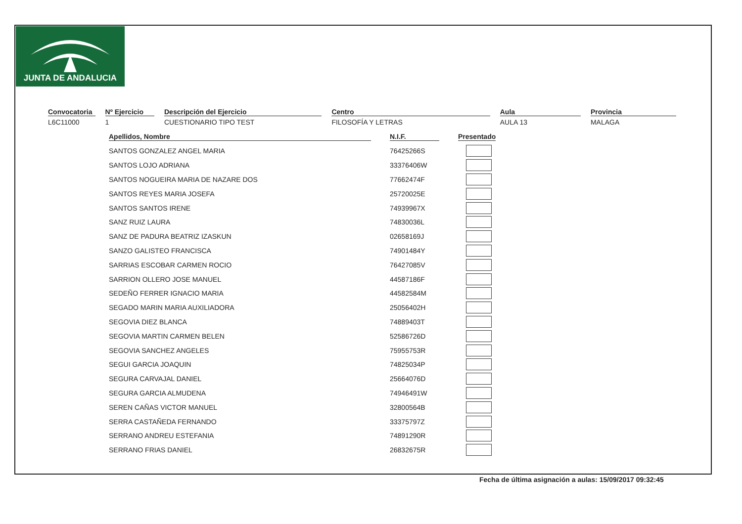JUNTA DE ANDALUCIA
Convocatoria
L6C11000
Nº Ejercicio
1
Descripción del Ejercicio
CUESTIONARIO TIPO TEST
Centro
FILOSOFÍA Y LETRAS
Aula
AULA 13
Provincia
MALAGA
| Apellidos, Nombre | | N.I.F. | | Presentado |
| --- | --- | --- | --- | --- |
| SANTOS GONZALEZ ANGEL MARIA | | 76425266S | | |
| SANTOS LOJO ADRIANA | | 33376406W | | |
| SANTOS NOGUEIRA MARIA DE NAZARE DOS | | 77662474F | | |
| SANTOS REYES MARIA JOSEFA | | 25720025E | | |
| SANTOS SANTOS IRENE | | 74939967X | | |
| SANZ RUIZ LAURA | | 74830036L | | |
| SANZ DE PADURA BEATRIZ IZASKUN | | 02658169J | | |
| SANZO GALISTEO FRANCISCA | | 74901484Y | | |
| SARRIAS ESCOBAR CARMEN ROCIO | | 76427085V | | |
| SARRION OLLERO JOSE MANUEL | | 44587186F | | |
| SEDEÑO FERRER IGNACIO MARIA | | 44582584M | | |
| SEGADO MARIN MARIA AUXILIADORA | | 25056402H | | |
| SEGOVIA DIEZ BLANCA | | 74889403T | | |
| SEGOVIA MARTIN CARMEN BELEN | | 52586726D | | |
| SEGOVIA SANCHEZ ANGELES | | 75955753R | | |
| SEGUI GARCIA JOAQUIN | | 74825034P | | |
| SEGURA CARVAJAL DANIEL | | 25664076D | | |
| SEGURA GARCIA ALMUDENA | | 74946491W | | |
| SEREN CAÑAS VICTOR MANUEL | | 32800564B | | |
| SERRA CASTAÑEDA FERNANDO | | 33375797Z | | |
| SERRANO ANDREU ESTEFANIA | | 74891290R | | |
| SERRANO FRIAS DANIEL | | 26832675R | | |
Fecha de última asignación a aulas: 15/09/2017 09:32:45